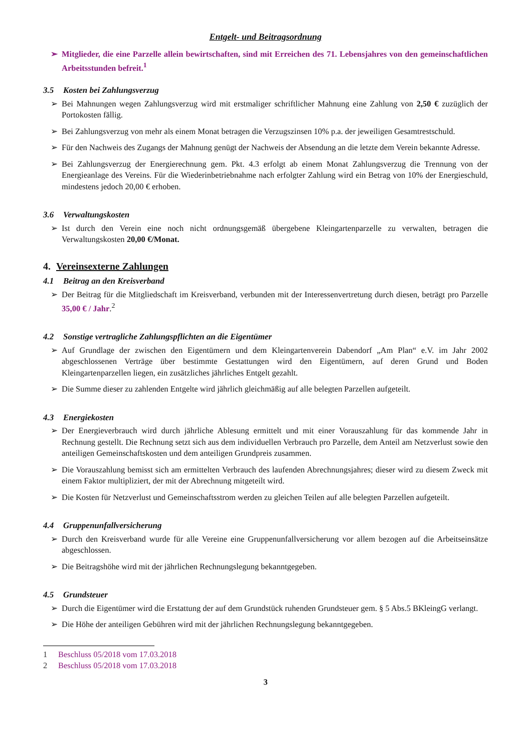Entgelt- und Beitragsordnung
➢ Mitglieder, die eine Parzelle allein bewirtschaften, sind mit Erreichen des 71. Lebensjahres von den gemeinschaftlichen Arbeitsstunden befreit.<sup>1</sup>
3.5 Kosten bei Zahlungsverzug
➢ Bei Mahnungen wegen Zahlungsverzug wird mit erstmaliger schriftlicher Mahnung eine Zahlung von 2,50 € zuzüglich der Portokosten fällig.
➢ Bei Zahlungsverzug von mehr als einem Monat betragen die Verzugszinsen 10% p.a. der jeweiligen Gesamtrestschuld.
➢ Für den Nachweis des Zugangs der Mahnung genügt der Nachweis der Absendung an die letzte dem Verein bekannte Adresse.
➢ Bei Zahlungsverzug der Energierechnung gem. Pkt. 4.3 erfolgt ab einem Monat Zahlungsverzug die Trennung von der Energieanlage des Vereins. Für die Wiederinbetriebnahme nach erfolgter Zahlung wird ein Betrag von 10% der Energieschuld, mindestens jedoch 20,00 € erhoben.
3.6 Verwaltungskosten
➢ Ist durch den Verein eine noch nicht ordnungsgemäß übergebene Kleingartenparzelle zu verwalten, betragen die Verwaltungskosten 20,00 €/Monat.
4. Vereinsexterne Zahlungen
4.1 Beitrag an den Kreisverband
➢ Der Beitrag für die Mitgliedschaft im Kreisverband, verbunden mit der Interessenvertretung durch diesen, beträgt pro Parzelle 35,00 € / Jahr.<sup>2</sup>
4.2 Sonstige vertragliche Zahlungspflichten an die Eigentümer
➢ Auf Grundlage der zwischen den Eigentümern und dem Kleingartenverein Dabendorf „Am Plan“ e.V. im Jahr 2002 abgeschlossenen Verträge über bestimmte Gestattungen wird den Eigentümern, auf deren Grund und Boden Kleingartenparzellen liegen, ein zusätzliches jährliches Entgelt gezahlt.
➢ Die Summe dieser zu zahlenden Entgelte wird jährlich gleichmäßig auf alle belegten Parzellen aufgeteilt.
4.3 Energiekosten
➢ Der Energieverbrauch wird durch jährliche Ablesung ermittelt und mit einer Vorauszahlung für das kommende Jahr in Rechnung gestellt. Die Rechnung setzt sich aus dem individuellen Verbrauch pro Parzelle, dem Anteil am Netzverlust sowie den anteiligen Gemeinschaftskosten und dem anteiligen Grundpreis zusammen.
➢ Die Vorauszahlung bemisst sich am ermittelten Verbrauch des laufenden Abrechnungsjahres; dieser wird zu diesem Zweck mit einem Faktor multipliziert, der mit der Abrechnung mitgeteilt wird.
➢ Die Kosten für Netzverlust und Gemeinschaftsstrom werden zu gleichen Teilen auf alle belegten Parzellen aufgeteilt.
4.4 Gruppenunfallversicherung
➢ Durch den Kreisverband wurde für alle Vereine eine Gruppenunfallversicherung vor allem bezogen auf die Arbeitseinsätze abgeschlossen.
➢ Die Beitragshöhe wird mit der jährlichen Rechnungslegung bekanntgegeben.
4.5 Grundsteuer
➢ Durch die Eigentümer wird die Erstattung der auf dem Grundstück ruhenden Grundsteuer gem. § 5 Abs.5 BKleingG verlangt.
➢ Die Höhe der anteiligen Gebühren wird mit der jährlichen Rechnungslegung bekanntgegeben.
1 Beschluss 05/2018 vom 17.03.2018
2 Beschluss 05/2018 vom 17.03.2018
3